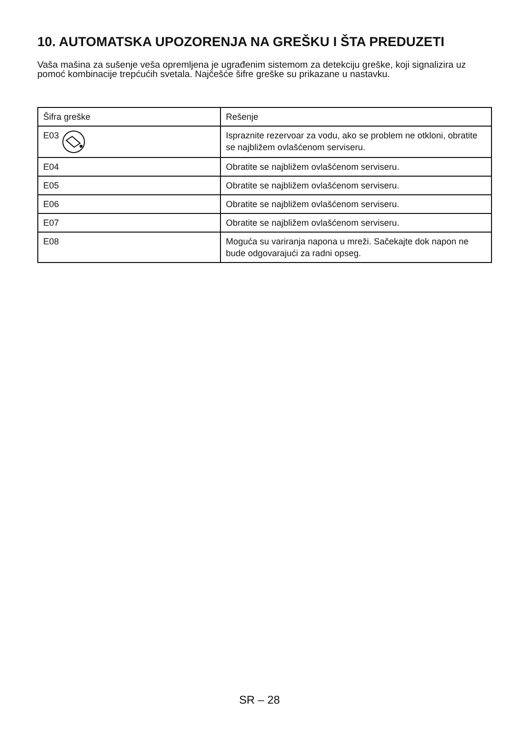10. AUTOMATSKA UPOZORENJA NA GREŠKU I ŠTA PREDUZETI
Vaša mašina za sušenje veša opremljena je ugrađenim sistemom za detekciju greške, koji signalizira uz pomoć kombinacije trepćućih svetala. Najčešće šifre greške su prikazane u nastavku.
| Šifra greške | Rešenje |
| --- | --- |
| E03 | Ispraznite rezervoar za vodu, ako se problem ne otkloni, obratite se najbližem ovlašćenom serviseru. |
| E04 | Obratite se najbližem ovlašćenom serviseru. |
| E05 | Obratite se najbližem ovlašćenom serviseru. |
| E06 | Obratite se najbližem ovlašćenom serviseru. |
| E07 | Obratite se najbližem ovlašćenom serviseru. |
| E08 | Moguća su variranja napona u mreži. Sačekajte dok napon ne bude odgovarajući za radni opseg. |
SR – 28